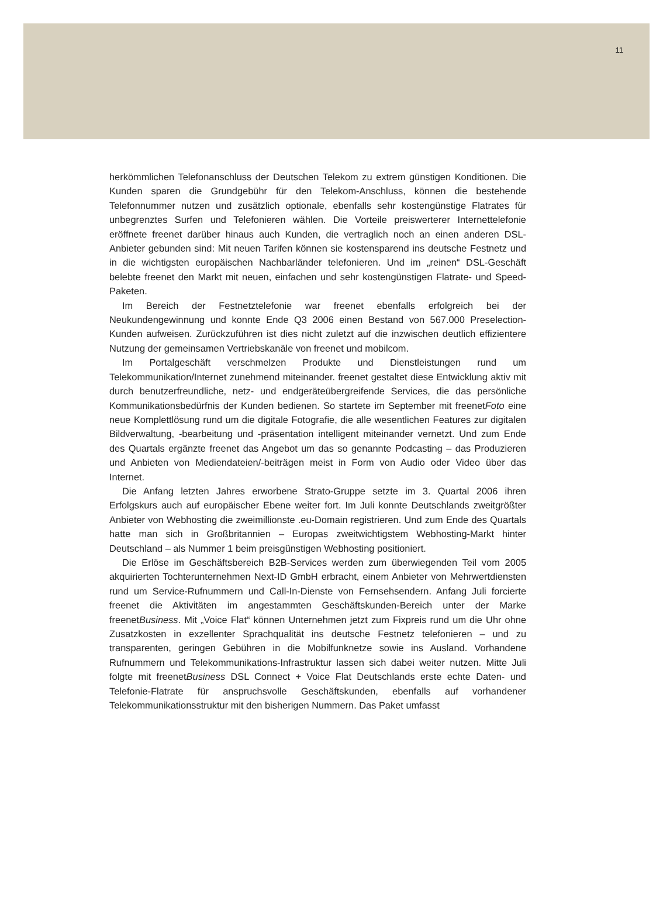11
herkömmlichen Telefonanschluss der Deutschen Telekom zu extrem günstigen Konditionen. Die Kunden sparen die Grundgebühr für den Telekom-Anschluss, können die bestehende Telefonnummer nutzen und zusätzlich optionale, ebenfalls sehr kostengünstige Flatrates für unbegrenztes Surfen und Telefonieren wählen. Die Vorteile preiswerterer Internettelefonie eröffnete freenet darüber hinaus auch Kunden, die vertraglich noch an einen anderen DSL-Anbieter gebunden sind: Mit neuen Tarifen können sie kostensparend ins deutsche Festnetz und in die wichtigsten europäischen Nachbarländer telefonieren. Und im „reinen“ DSL-Geschäft belebte freenet den Markt mit neuen, einfachen und sehr kostengünstigen Flatrate- und Speed-Paketen.
Im Bereich der Festnetztelefonie war freenet ebenfalls erfolgreich bei der Neukundengewinnung und konnte Ende Q3 2006 einen Bestand von 567.000 Preselection-Kunden aufweisen. Zurückzuführen ist dies nicht zuletzt auf die inzwischen deutlich effizientere Nutzung der gemeinsamen Vertriebskanäle von freenet und mobilcom.
Im Portalgeschäft verschmelzen Produkte und Dienstleistungen rund um Telekommunikation/Internet zunehmend miteinander. freenet gestaltet diese Entwicklung aktiv mit durch benutzerfreundliche, netz- und endgeräteübergreifende Services, die das persönliche Kommunikationsbedürfnis der Kunden bedienen. So startete im September mit freenetFoto eine neue Komplettlösung rund um die digitale Fotografie, die alle wesentlichen Features zur digitalen Bildverwaltung, -bearbeitung und -präsentation intelligent miteinander vernetzt. Und zum Ende des Quartals ergänzte freenet das Angebot um das so genannte Podcasting – das Produzieren und Anbieten von Mediendateien/-beiträgen meist in Form von Audio oder Video über das Internet.
Die Anfang letzten Jahres erworbene Strato-Gruppe setzte im 3. Quartal 2006 ihren Erfolgskurs auch auf europäischer Ebene weiter fort. Im Juli konnte Deutschlands zweitgrößter Anbieter von Webhosting die zweimillionste .eu-Domain registrieren. Und zum Ende des Quartals hatte man sich in Großbritannien – Europas zweitwichtigstem Webhosting-Markt hinter Deutschland – als Nummer 1 beim preisgünstigen Webhosting positioniert.
Die Erlöse im Geschäftsbereich B2B-Services werden zum überwiegenden Teil vom 2005 akquirierten Tochterunternehmen Next-ID GmbH erbracht, einem Anbieter von Mehrwertdiensten rund um Service-Rufnummern und Call-In-Dienste von Fernsehsendern. Anfang Juli forcierte freenet die Aktivitäten im angestammten Geschäftskunden-Bereich unter der Marke freenetBusiness. Mit „Voice Flat“ können Unternehmen jetzt zum Fixpreis rund um die Uhr ohne Zusatzkosten in exzellenter Sprachqualität ins deutsche Festnetz telefonieren – und zu transparenten, geringen Gebühren in die Mobilfunknetze sowie ins Ausland. Vorhandene Rufnummern und Telekommunikations-Infrastruktur lassen sich dabei weiter nutzen. Mitte Juli folgte mit freenetBusiness DSL Connect + Voice Flat Deutschlands erste echte Daten- und Telefonie-Flatrate für anspruchsvolle Geschäftskunden, ebenfalls auf vorhandener Telekommunikationsstruktur mit den bisherigen Nummern. Das Paket umfasst